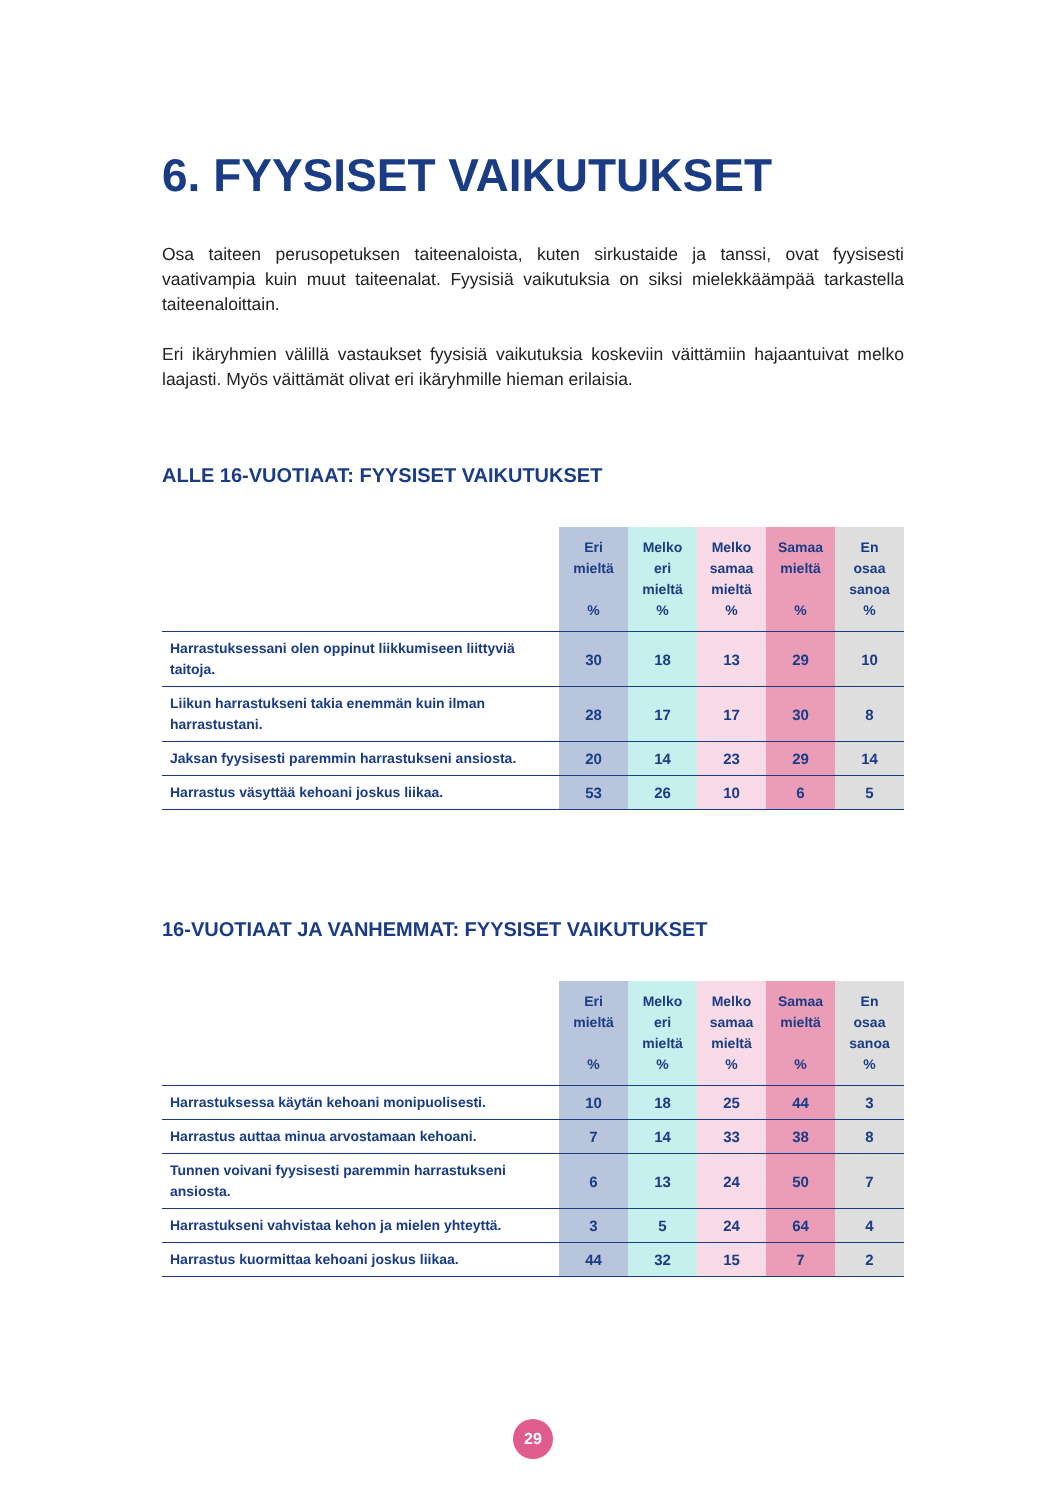6. FYYSISET VAIKUTUKSET
Osa taiteen perusopetuksen taiteenaloista, kuten sirkustaide ja tanssi, ovat fyysisesti vaativampia kuin muut taiteenalat. Fyysisiä vaikutuksia on siksi mielekkäämpää tarkastella taiteenaloittain.
Eri ikäryhmien välillä vastaukset fyysisiä vaikutuksia koskeviin väittämiin hajaantuivat melko laajasti. Myös väittämät olivat eri ikäryhmille hieman erilaisia.
ALLE 16-VUOTIAAT: FYYSISET VAIKUTUKSET
| | Eri mieltä % | Melko eri mieltä % | Melko samaa mieltä % | Samaa mieltä % | En osaa sanoa % |
| --- | --- | --- | --- | --- | --- |
| Harrastuksessani olen oppinut liikkumiseen liittyviä taitoja. | 30 | 18 | 13 | 29 | 10 |
| Liikun harrastukseni takia enemmän kuin ilman harrastustani. | 28 | 17 | 17 | 30 | 8 |
| Jaksan fyysisesti paremmin harrastukseni ansiosta. | 20 | 14 | 23 | 29 | 14 |
| Harrastus väsyttää kehoani joskus liikaa. | 53 | 26 | 10 | 6 | 5 |
16-VUOTIAAT JA VANHEMMAT: FYYSISET VAIKUTUKSET
| | Eri mieltä % | Melko eri mieltä % | Melko samaa mieltä % | Samaa mieltä % | En osaa sanoa % |
| --- | --- | --- | --- | --- | --- |
| Harrastuksessa käytän kehoani monipuolisesti. | 10 | 18 | 25 | 44 | 3 |
| Harrastus auttaa minua arvostamaan kehoani. | 7 | 14 | 33 | 38 | 8 |
| Tunnen voivani fyysisesti paremmin harrastukseni ansiosta. | 6 | 13 | 24 | 50 | 7 |
| Harrastukseni vahvistaa kehon ja mielen yhteyttä. | 3 | 5 | 24 | 64 | 4 |
| Harrastus kuormittaa kehoani joskus liikaa. | 44 | 32 | 15 | 7 | 2 |
29